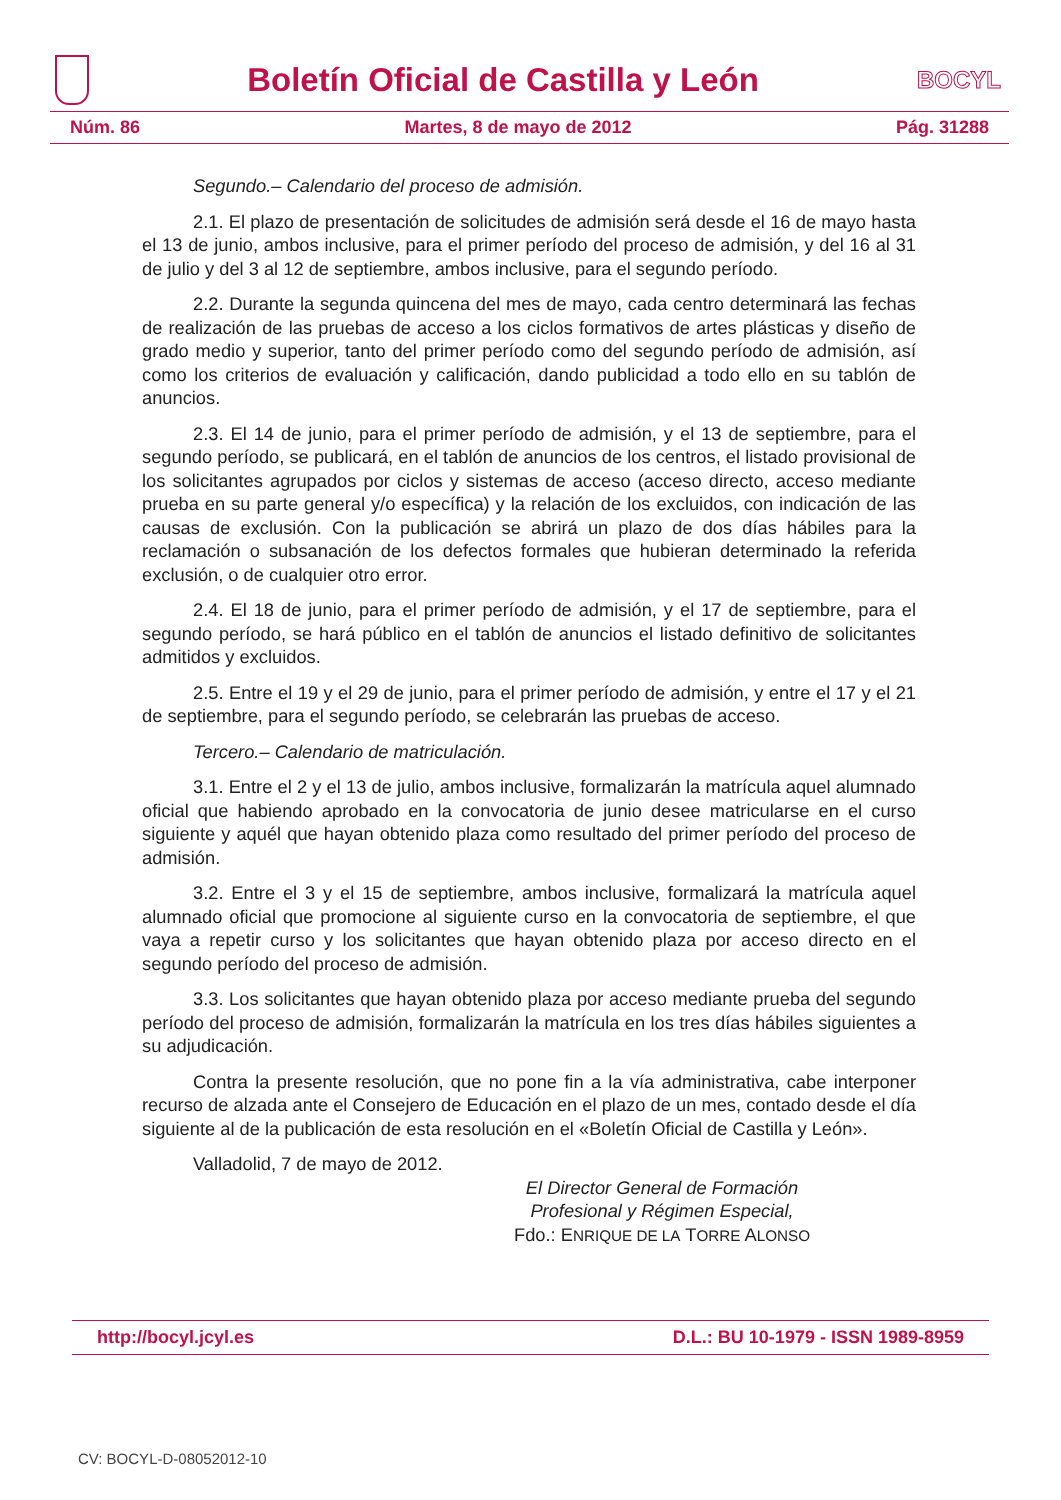Boletín Oficial de Castilla y León
BOCYL
Núm. 86 Martes, 8 de mayo de 2012 Pág. 31288
Segundo.– Calendario del proceso de admisión.
2.1. El plazo de presentación de solicitudes de admisión será desde el 16 de mayo hasta el 13 de junio, ambos inclusive, para el primer período del proceso de admisión, y del 16 al 31 de julio y del 3 al 12 de septiembre, ambos inclusive, para el segundo período.
2.2. Durante la segunda quincena del mes de mayo, cada centro determinará las fechas de realización de las pruebas de acceso a los ciclos formativos de artes plásticas y diseño de grado medio y superior, tanto del primer período como del segundo período de admisión, así como los criterios de evaluación y calificación, dando publicidad a todo ello en su tablón de anuncios.
2.3. El 14 de junio, para el primer período de admisión, y el 13 de septiembre, para el segundo período, se publicará, en el tablón de anuncios de los centros, el listado provisional de los solicitantes agrupados por ciclos y sistemas de acceso (acceso directo, acceso mediante prueba en su parte general y/o específica) y la relación de los excluidos, con indicación de las causas de exclusión. Con la publicación se abrirá un plazo de dos días hábiles para la reclamación o subsanación de los defectos formales que hubieran determinado la referida exclusión, o de cualquier otro error.
2.4. El 18 de junio, para el primer período de admisión, y el 17 de septiembre, para el segundo período, se hará público en el tablón de anuncios el listado definitivo de solicitantes admitidos y excluidos.
2.5. Entre el 19 y el 29 de junio, para el primer período de admisión, y entre el 17 y el 21 de septiembre, para el segundo período, se celebrarán las pruebas de acceso.
Tercero.– Calendario de matriculación.
3.1. Entre el 2 y el 13 de julio, ambos inclusive, formalizarán la matrícula aquel alumnado oficial que habiendo aprobado en la convocatoria de junio desee matricularse en el curso siguiente y aquél que hayan obtenido plaza como resultado del primer período del proceso de admisión.
3.2. Entre el 3 y el 15 de septiembre, ambos inclusive, formalizará la matrícula aquel alumnado oficial que promocione al siguiente curso en la convocatoria de septiembre, el que vaya a repetir curso y los solicitantes que hayan obtenido plaza por acceso directo en el segundo período del proceso de admisión.
3.3. Los solicitantes que hayan obtenido plaza por acceso mediante prueba del segundo período del proceso de admisión, formalizarán la matrícula en los tres días hábiles siguientes a su adjudicación.
Contra la presente resolución, que no pone fin a la vía administrativa, cabe interponer recurso de alzada ante el Consejero de Educación en el plazo de un mes, contado desde el día siguiente al de la publicación de esta resolución en el «Boletín Oficial de Castilla y León».
Valladolid, 7 de mayo de 2012.
El Director General de Formación
Profesional y Régimen Especial,
Fdo.: ENRIQUE DE LA TORRE ALONSO
http://bocyl.jcyl.es D.L.: BU 10-1979 - ISSN 1989-8959
CV: BOCYL-D-08052012-10